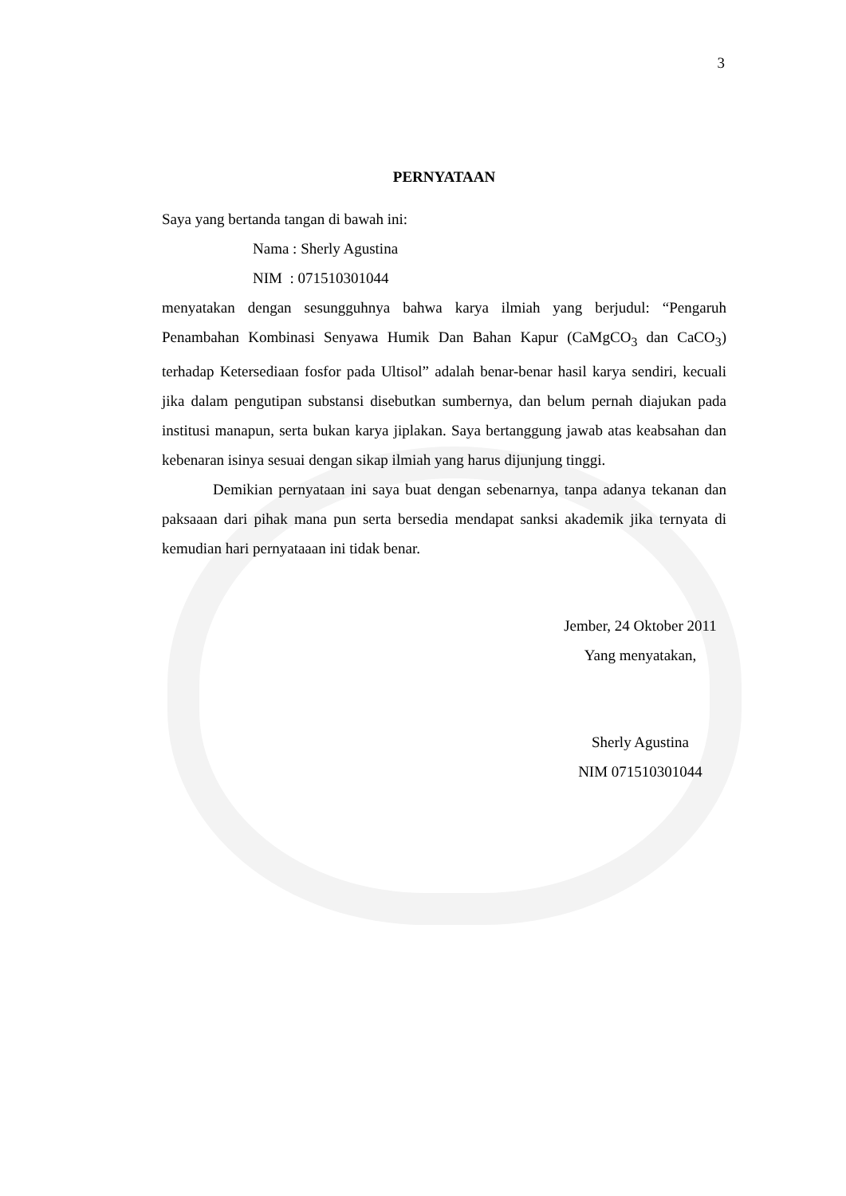3
PERNYATAAN
Saya yang bertanda tangan di bawah ini:
Nama : Sherly Agustina
NIM : 071510301044
menyatakan dengan sesungguhnya bahwa karya ilmiah yang berjudul: “Pengaruh Penambahan Kombinasi Senyawa Humik Dan Bahan Kapur (CaMgCO<sub>3</sub> dan CaCO<sub>3</sub>) terhadap Ketersediaan fosfor pada Ultisol” adalah benar-benar hasil karya sendiri, kecuali jika dalam pengutipan substansi disebutkan sumbernya, dan belum pernah diajukan pada institusi manapun, serta bukan karya jiplakan. Saya bertanggung jawab atas keabsahan dan kebenaran isinya sesuai dengan sikap ilmiah yang harus dijunjung tinggi.
Demikian pernyataan ini saya buat dengan sebenarnya, tanpa adanya tekanan dan paksaaan dari pihak mana pun serta bersedia mendapat sanksi akademik jika ternyata di kemudian hari pernyataaan ini tidak benar.
Jember, 24 Oktober 2011
Yang menyatakan,
Sherly Agustina
NIM 071510301044